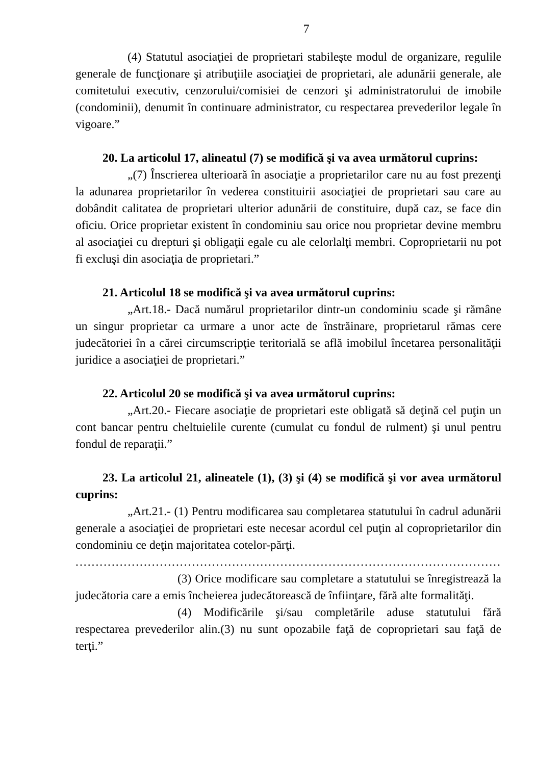7
(4) Statutul asociaţiei de proprietari stabileşte modul de organizare, regulile generale de funcţionare şi atribuţiile asociaţiei de proprietari, ale adunării generale, ale comitetului executiv, cenzorului/comisiei de cenzori şi administratorului de imobile (condominii), denumit în continuare administrator, cu respectarea prevederilor legale în vigoare.”
20. La articolul 17, alineatul (7) se modifică şi va avea următorul cuprins:
„(7) Înscrierea ulterioară în asociaţie a proprietarilor care nu au fost prezenţi la adunarea proprietarilor în vederea constituirii asociaţiei de proprietari sau care au dobândit calitatea de proprietari ulterior adunării de constituire, după caz, se face din oficiu. Orice proprietar existent în condominiu sau orice nou proprietar devine membru al asociaţiei cu drepturi şi obligaţii egale cu ale celorlalţi membri. Coproprietarii nu pot fi excluşi din asociaţia de proprietari.”
21. Articolul 18 se modifică şi va avea următorul cuprins:
„Art.18.- Dacă numărul proprietarilor dintr-un condominiu scade şi rămâne un singur proprietar ca urmare a unor acte de înstrăinare, proprietarul rămas cere judecătoriei în a cărei circumscripţie teritorială se află imobilul încetarea personalităţii juridice a asociaţiei de proprietari.”
22. Articolul 20 se modifică şi va avea următorul cuprins:
„Art.20.- Fiecare asociaţie de proprietari este obligată să deţină cel puţin un cont bancar pentru cheltuielile curente (cumulat cu fondul de rulment) şi unul pentru fondul de reparaţii.”
23. La articolul 21, alineatele (1), (3) şi (4) se modifică şi vor avea următorul cuprins:
„Art.21.- (1) Pentru modificarea sau completarea statutului în cadrul adunării generale a asociaţiei de proprietari este necesar acordul cel puţin al coproprietarilor din condominiu ce deţin majoritatea cotelor-părţi.
..........................................................................................................
(3) Orice modificare sau completare a statutului se înregistrează la judecătoria care a emis încheierea judecătorească de înfiinţare, fără alte formalităţi.
(4) Modificările şi/sau completările aduse statutului fără respectarea prevederilor alin.(3) nu sunt opozabile faţă de coproprietari sau faţă de terţi.”